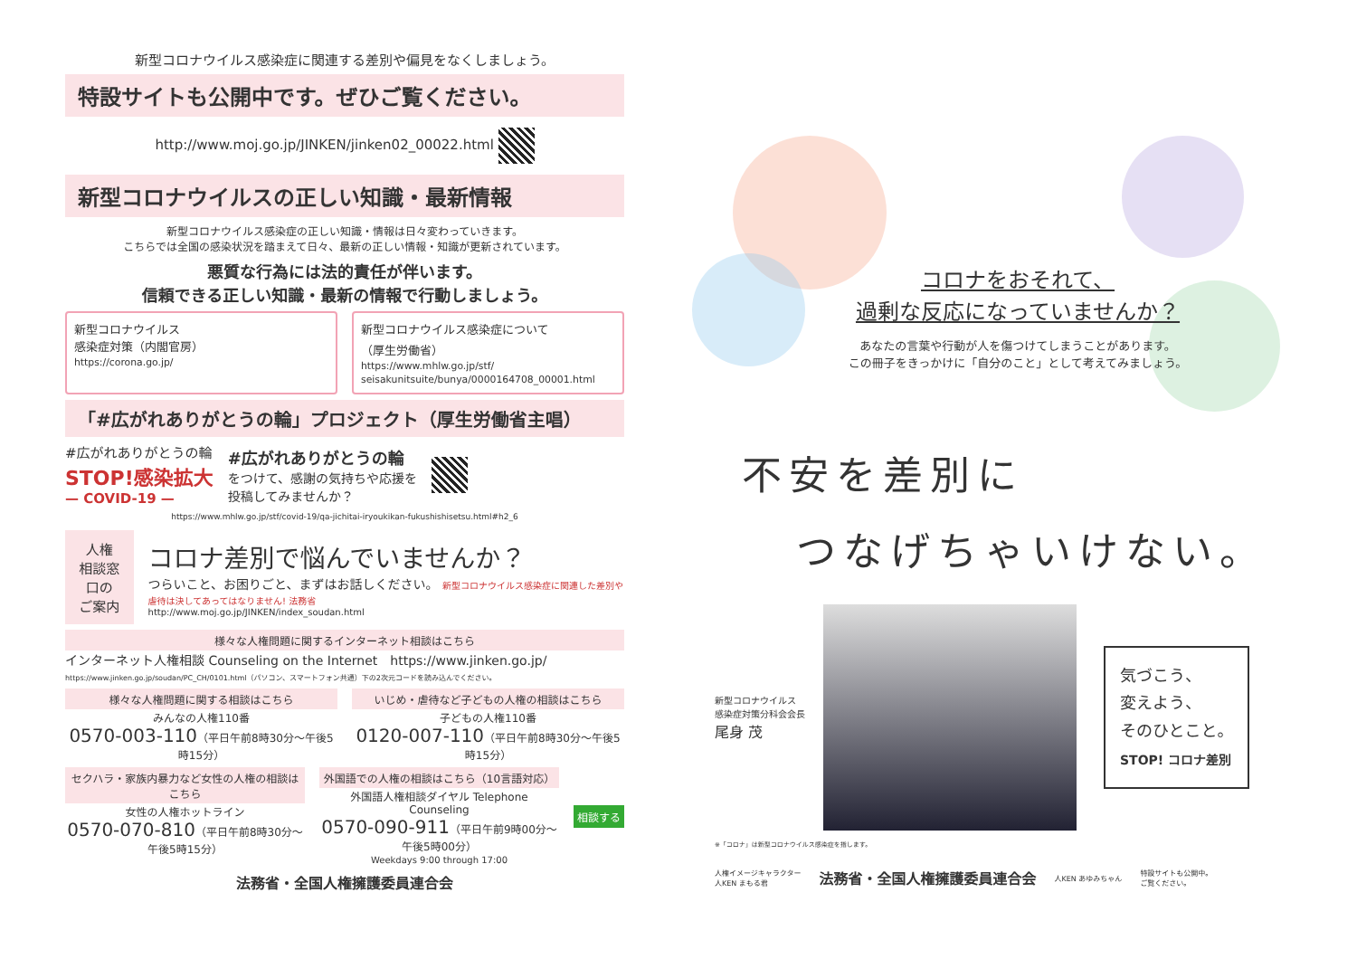新型コロナウイルス感染症に関連する差別や偏見をなくしましょう。
特設サイトも公開中です。ぜひご覧ください。
http://www.moj.go.jp/JINKEN/jinken02_00022.html
新型コロナウイルスの正しい知識・最新情報
新型コロナウイルス感染症の正しい知識・情報は日々変わっていきます。
こちらでは全国の感染状況を踏まえて日々、最新の正しい情報・知識が更新されています。
悪質な行為には法的責任が伴います。
信頼できる正しい知識・最新の情報で行動しましょう。
新型コロナウイルス
感染症対策（内閣官房）
https://corona.go.jp/
新型コロナウイルス感染症について
（厚生労働省）
https://www.mhlw.go.jp/stf/
seisakunitsuite/bunya/0000164708_00001.html
「#広がれありがとうの輪」プロジェクト（厚生労働省主唱）
#広がれありがとうの輪
STOP!感染拡大
— COVID-19 —
#広がれありがとうの輪
をつけて、感謝の気持ちや応援を
投稿してみませんか？
https://www.mhlw.go.jp/stf/covid-19/qa-jichitai-iryoukikan-fukushishisetsu.html#h2_6
人権
相談窓口の
ご案内
コロナ差別で悩んでいませんか？
つらいこと、お困りごと、まずはお話しください。 新型コロナウイルス感染症に関連した差別や虐待は決してあってはなりません! 法務省
http://www.moj.go.jp/JINKEN/index_soudan.html
様々な人権問題に関するインターネット相談はこちら
インターネット人権相談 Counseling on the Internet　https://www.jinken.go.jp/ https://www.jinken.go.jp/soudan/PC_CH/0101.html（パソコン、スマートフォン共通）下の2次元コードを読み込んでください。
様々な人権問題に関する相談はこちら
みんなの人権110番
0570-003-110（平日午前8時30分〜午後5時15分）
いじめ・虐待など子どもの人権の相談はこちら
子どもの人権110番
0120-007-110（平日午前8時30分〜午後5時15分）
セクハラ・家族内暴力など女性の人権の相談はこちら
女性の人権ホットライン
0570-070-810（平日午前8時30分〜午後5時15分）
外国語での人権の相談はこちら（10言語対応）
外国語人権相談ダイヤル Telephone Counseling
0570-090-911（平日午前9時00分〜午後5時00分）
Weekdays 9:00 through 17:00
相談する
法務省・全国人権擁護委員連合会
コロナをおそれて、
過剰な反応になっていませんか？
あなたの言葉や行動が人を傷つけてしまうことがあります。
この冊子をきっかけに「自分のこと」として考えてみましょう。
不安を差別に
つなげちゃいけない。
新型コロナウイルス
感染症対策分科会会長
尾身 茂
気づこう、
変えよう、
そのひとこと。
STOP! コロナ差別
※「コロナ」は新型コロナウイルス感染症を指します。
人権イメージキャラクター
人KEN まもる君
法務省・全国人権擁護委員連合会
人KEN あゆみちゃん
特設サイトも公開中。
ご覧ください。